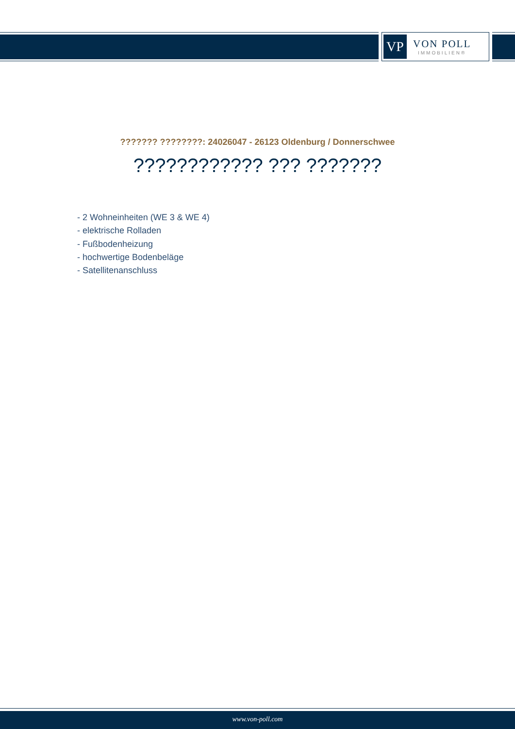VP
VON POLL
IMMOBILIEN®
??????? ????????: 24026047 - 26123 Oldenburg / Donnerschwee
???????????? ??? ???????
- 2 Wohneinheiten (WE 3 & WE 4)
- elektrische Rolladen
- Fußbodenheizung
- hochwertige Bodenbeläge
- Satellitenanschluss
www.von-poll.com